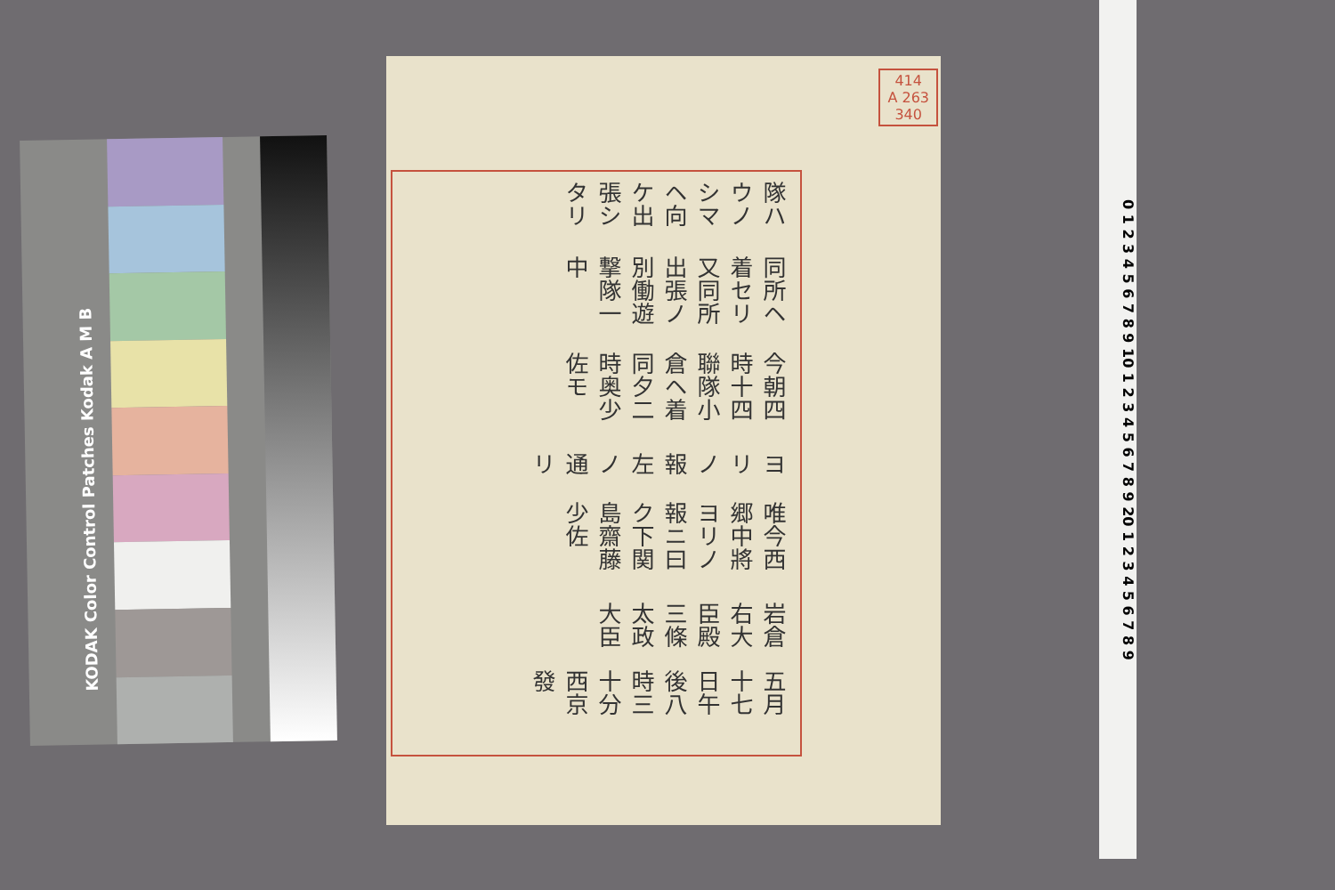KODAK Color Control Patches Kodak A M B
414
A 263
340
五月十七日午後八時三十分西京發
岩倉右大臣殿 三條太政大臣
唯今西郷中將ヨリノ報ニ曰ク下関島齋藤少佐
ヨリノ報左ノ通リ
今朝四時十四聯隊小倉ヘ着同夕二時奥少佐モ
同所ヘ着セリ又同所出張ノ別働遊撃隊一中
隊ハウノシマヘ向ケ出張シタリ
0 1 2 3 4 5 6 7 8 9 10 1 2 3 4 5 6 7 8 9 20 1 2 3 4 5 6 7 8 9